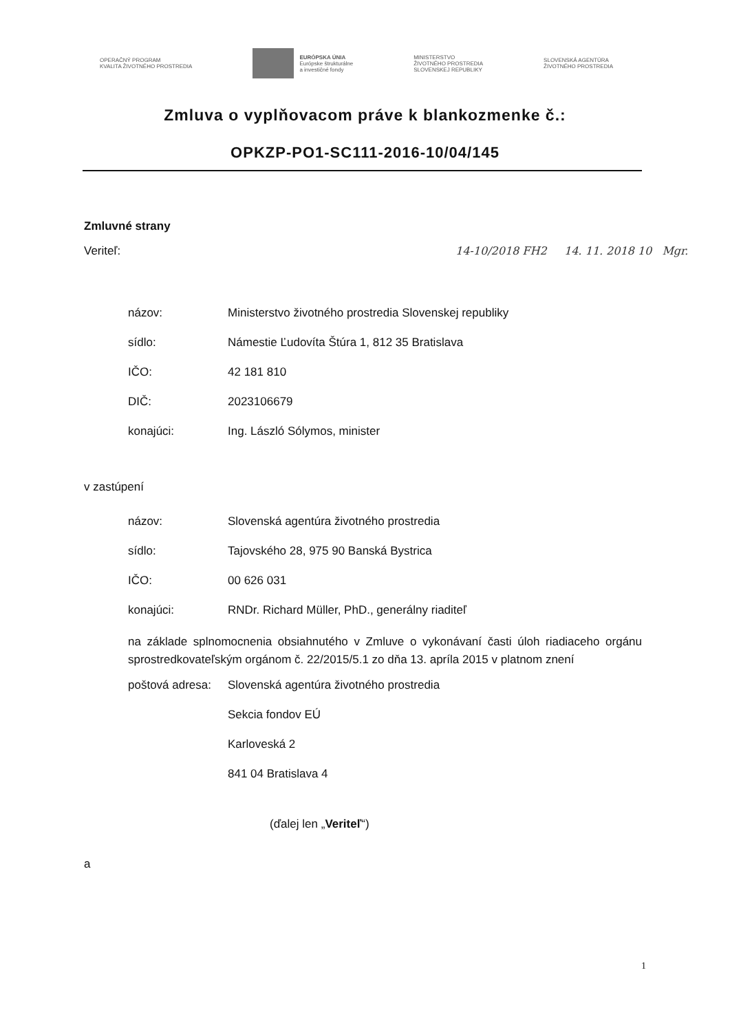OPERAČNÝ PROGRAM
KVALITA ŽIVOTNÉHO PROSTREDIA
EURÓPSKA ÚNIA
Európske štrukturálne
a investičné fondy
MINISTERSTVO
ŽIVOTNÉHO PROSTREDIA
SLOVENSKEJ REPUBLIKY
SLOVENSKÁ AGENTÚRA
ŽIVOTNÉHO PROSTREDIA
Zmluva o vyplňovacom práve k blankozmenke č.:
OPKZP-PO1-SC111-2016-10/04/145
Zmluvné strany
Veriteľ: 14-10/2018 FH2 14. 11. 2018 10 Mgr.
názov: Ministerstvo životného prostredia Slovenskej republiky
sídlo: Námestie Ľudovíta Štúra 1, 812 35 Bratislava
IČO: 42 181 810
DIČ: 2023106679
konajúci: Ing. László Sólymos, minister
v zastúpení
názov: Slovenská agentúra životného prostredia
sídlo: Tajovského 28, 975 90 Banská Bystrica
IČO: 00 626 031
konajúci: RNDr. Richard Müller, PhD., generálny riaditeľ
na základe splnomocnenia obsiahnutého v Zmluve o vykonávaní časti úloh riadiaceho orgánu sprostredkovateľským orgánom č. 22/2015/5.1 zo dňa 13. apríla 2015 v platnom znení
poštová adresa: Slovenská agentúra životného prostredia
Sekcia fondov EÚ
Karloveská 2
841 04 Bratislava 4
(ďalej len „Veriteľ“)
a
1